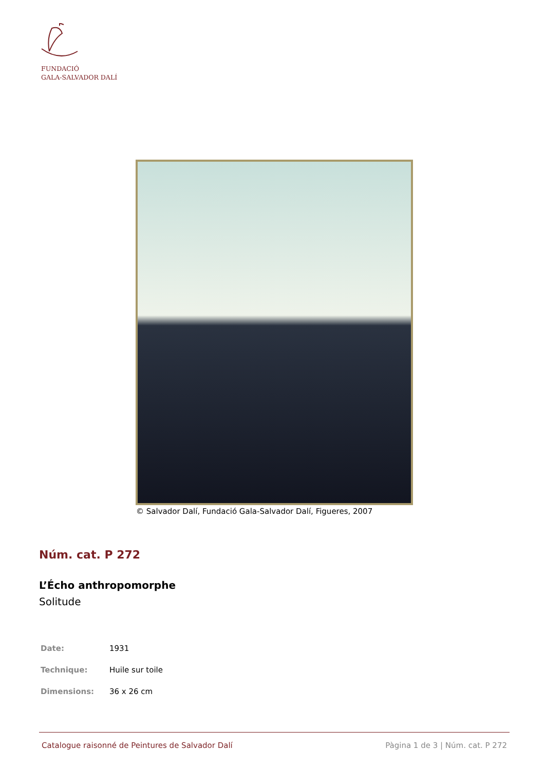FUNDACIÓ
GALA-SALVADOR DALÍ
© Salvador Dalí, Fundació Gala-Salvador Dalí, Figueres, 2007
Núm. cat. P 272
L’Écho anthropomorphe
Solitude
| Date: | 1931 |
| Technique: | Huile sur toile |
| Dimensions: | 36 x 26 cm |
Catalogue raisonné de Peintures de Salvador Dalí Pàgina 1 de 3 | Núm. cat. P 272